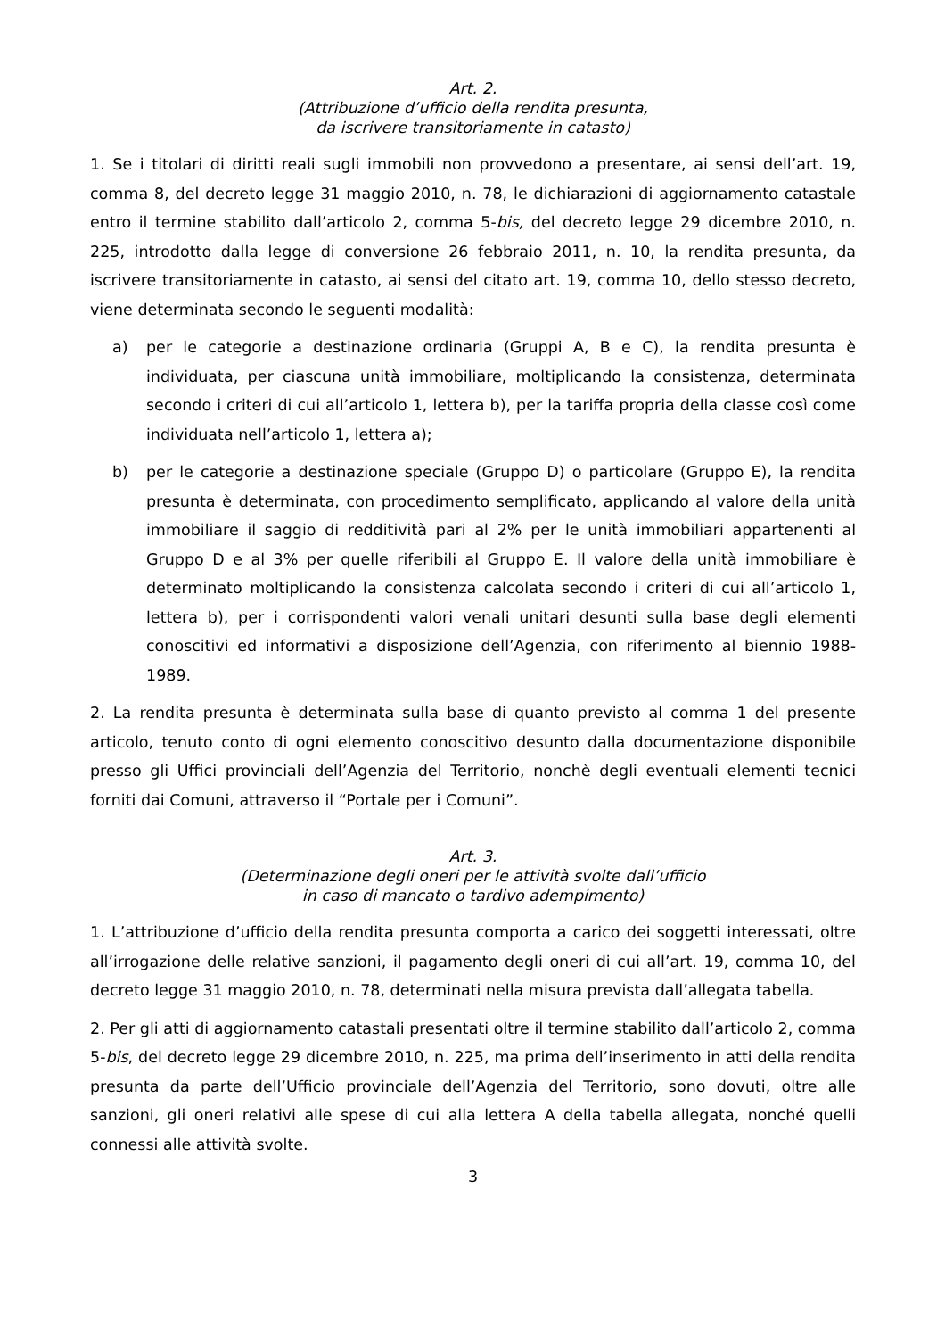Art. 2.
(Attribuzione d’ufficio della rendita presunta,
da iscrivere transitoriamente in catasto)
1. Se i titolari di diritti reali sugli immobili non provvedono a presentare, ai sensi dell’art. 19, comma 8, del decreto legge 31 maggio 2010, n. 78, le dichiarazioni di aggiornamento catastale entro il termine stabilito dall’articolo 2, comma 5-bis, del decreto legge 29 dicembre 2010, n. 225, introdotto dalla legge di conversione 26 febbraio 2011, n. 10, la rendita presunta, da iscrivere transitoriamente in catasto, ai sensi del citato art. 19, comma 10, dello stesso decreto, viene determinata secondo le seguenti modalità:
a) per le categorie a destinazione ordinaria (Gruppi A, B e C), la rendita presunta è individuata, per ciascuna unità immobiliare, moltiplicando la consistenza, determinata secondo i criteri di cui all’articolo 1, lettera b), per la tariffa propria della classe così come individuata nell’articolo 1, lettera a);
b) per le categorie a destinazione speciale (Gruppo D) o particolare (Gruppo E), la rendita presunta è determinata, con procedimento semplificato, applicando al valore della unità immobiliare il saggio di redditività pari al 2% per le unità immobiliari appartenenti al Gruppo D e al 3% per quelle riferibili al Gruppo E. Il valore della unità immobiliare è determinato moltiplicando la consistenza calcolata secondo i criteri di cui all’articolo 1, lettera b), per i corrispondenti valori venali unitari desunti sulla base degli elementi conoscitivi ed informativi a disposizione dell’Agenzia, con riferimento al biennio 1988-1989.
2. La rendita presunta è determinata sulla base di quanto previsto al comma 1 del presente articolo, tenuto conto di ogni elemento conoscitivo desunto dalla documentazione disponibile presso gli Uffici provinciali dell’Agenzia del Territorio, nonchè degli eventuali elementi tecnici forniti dai Comuni, attraverso il “Portale per i Comuni”.
Art. 3.
(Determinazione degli oneri per le attività svolte dall’ufficio
in caso di mancato o tardivo adempimento)
1. L’attribuzione d’ufficio della rendita presunta comporta a carico dei soggetti interessati, oltre all’irrogazione delle relative sanzioni, il pagamento degli oneri di cui all’art. 19, comma 10, del decreto legge 31 maggio 2010, n. 78, determinati nella misura prevista dall’allegata tabella.
2. Per gli atti di aggiornamento catastali presentati oltre il termine stabilito dall’articolo 2, comma 5-bis, del decreto legge 29 dicembre 2010, n. 225, ma prima dell’inserimento in atti della rendita presunta da parte dell’Ufficio provinciale dell’Agenzia del Territorio, sono dovuti, oltre alle sanzioni, gli oneri relativi alle spese di cui alla lettera A della tabella allegata, nonché quelli connessi alle attività svolte.
3